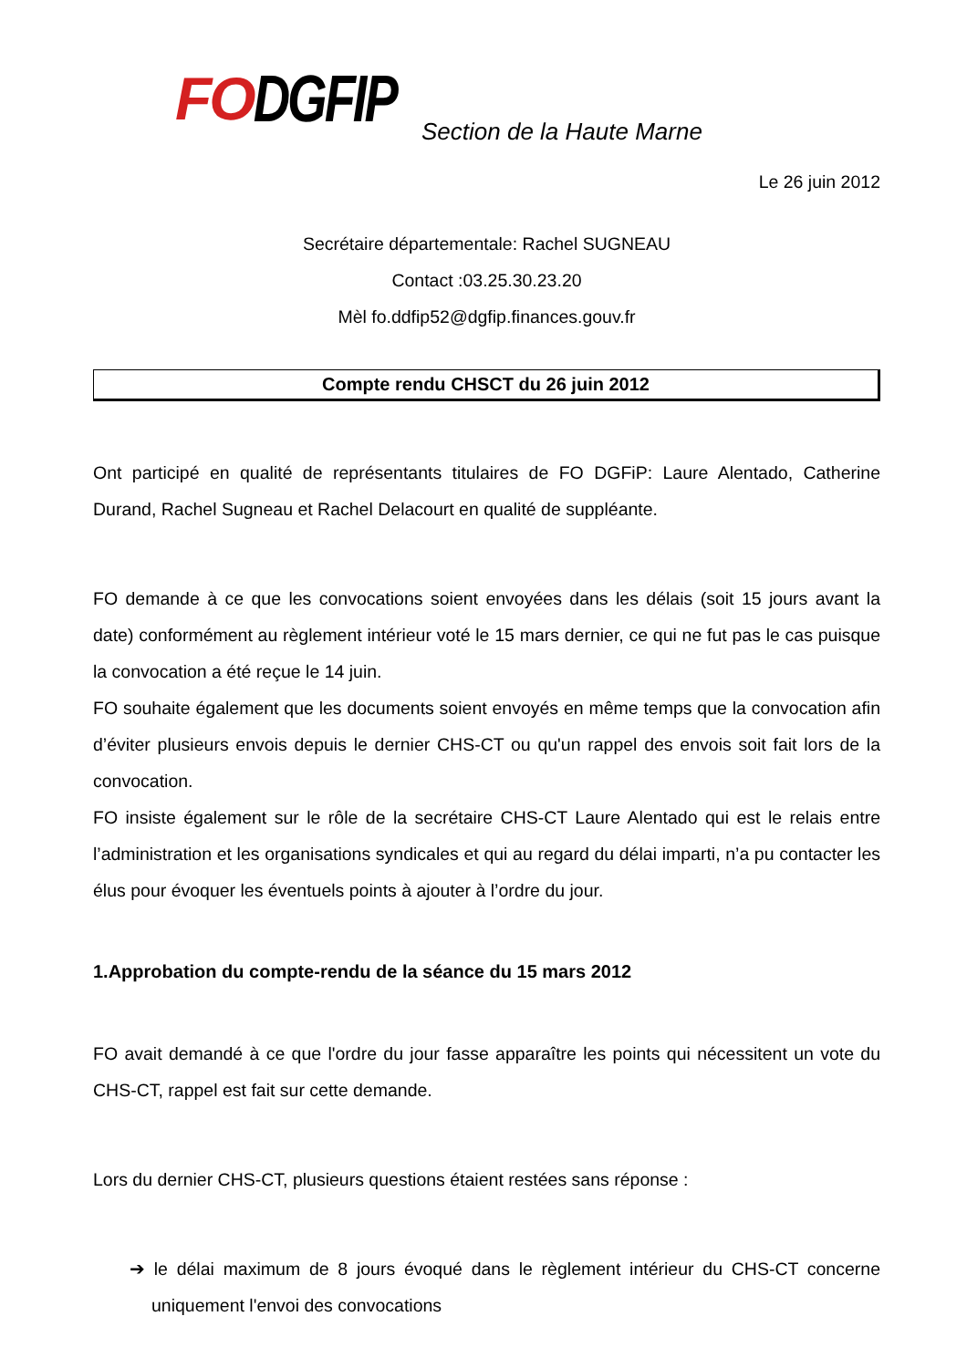FO DGFIP
Section de la Haute Marne
Le 26 juin 2012
Secrétaire départementale: Rachel SUGNEAU
Contact :03.25.30.23.20
Mèl fo.ddfip52@dgfip.finances.gouv.fr
Compte rendu CHSCT du 26 juin 2012
Ont participé en qualité de représentants titulaires de FO DGFiP: Laure Alentado, Catherine Durand, Rachel Sugneau et Rachel Delacourt en qualité de suppléante.
FO demande à ce que les convocations soient envoyées dans les délais (soit 15 jours avant la date) conformément au règlement intérieur voté le 15 mars dernier, ce qui ne fut pas le cas puisque la convocation a été reçue le 14 juin.
FO souhaite également que les documents soient envoyés en même temps que la convocation afin d’éviter plusieurs envois depuis le dernier CHS-CT ou qu'un rappel des envois soit fait lors de la convocation.
FO insiste également sur le rôle de la secrétaire CHS-CT Laure Alentado qui est le relais entre l’administration et les organisations syndicales et qui au regard du délai imparti, n’a pu contacter les élus pour évoquer les éventuels points à ajouter à l’ordre du jour.
1.Approbation du compte-rendu de la séance du 15 mars 2012
FO avait demandé à ce que l'ordre du jour fasse apparaître les points qui nécessitent un vote du CHS-CT, rappel est fait sur cette demande.
Lors du dernier CHS-CT, plusieurs questions étaient restées sans réponse :
➔ le délai maximum de 8 jours évoqué dans le règlement intérieur du CHS-CT concerne uniquement l'envoi des convocations